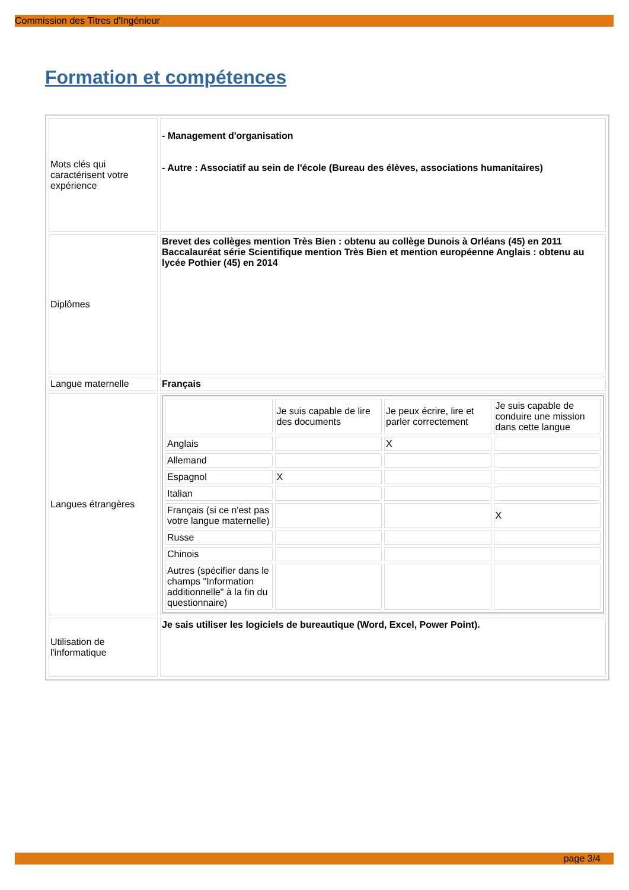Commission des Titres d'Ingénieur
Formation et compétences
| Mots clés qui caractérisent votre expérience | - Management d'organisation - Autre : Associatif au sein de l'école (Bureau des élèves, associations humanitaires) |
| Diplômes | Brevet des collèges mention Très Bien : obtenu au collège Dunois à Orléans (45) en 2011 Baccalauréat série Scientifique mention Très Bien et mention européenne Anglais : obtenu au lycée Pothier (45) en 2014 |
| Langue maternelle | Français |
| Langues étrangères | / / Je suis capable de lire des documents / Je peux écrire, lire et parler correctement / Je suis capable de conduire une mission dans cette langue / / --- / --- / --- / --- / / Anglais / / X / / / Allemand / / / / / Espagnol / X / / / / Italian / / / / / Français (si ce n'est pas votre langue maternelle) / / / X / / Russe / / / / / Chinois / / / / / Autres (spécifier dans le champs "Information additionnelle" à la fin du questionnaire) / / / / |
| Utilisation de l'informatique | Je sais utiliser les logiciels de bureautique (Word, Excel, Power Point). |
page 3/4